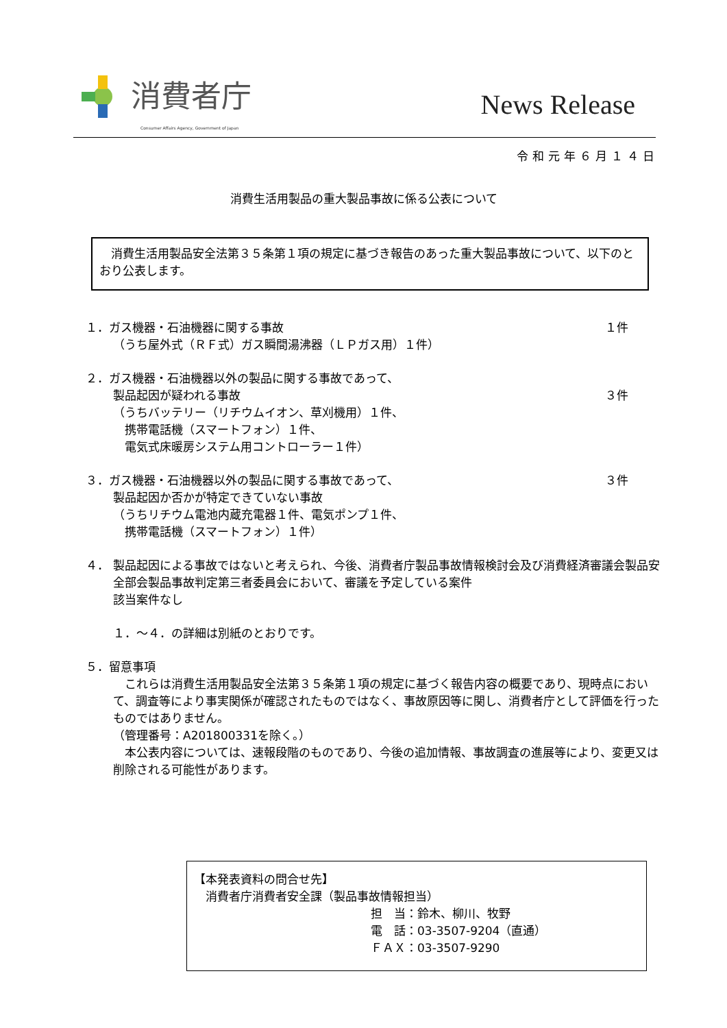消費者庁
Consumer Affairs Agency, Government of Japan
News Release
令和元年６月１４日
消費生活用製品の重大製品事故に係る公表について
　消費生活用製品安全法第３５条第１項の規定に基づき報告のあった重大製品事故について、以下のとおり公表します。
１．ガス機器・石油機器に関する事故 １件
（うち屋外式（ＲＦ式）ガス瞬間湯沸器（ＬＰガス用）１件）
２．ガス機器・石油機器以外の製品に関する事故であって、
製品起因が疑われる事故 ３件
（うちバッテリー（リチウムイオン、草刈機用）１件、
　携帯電話機（スマートフォン）１件、
　電気式床暖房システム用コントローラー１件）
３．ガス機器・石油機器以外の製品に関する事故であって、 ３件
製品起因か否かが特定できていない事故
（うちリチウム電池内蔵充電器１件、電気ポンプ１件、
　携帯電話機（スマートフォン）１件）
４． 製品起因による事故ではないと考えられ、今後、消費者庁製品事故情報検討会及び消費経済審議会製品安全部会製品事故判定第三者委員会において、審議を予定している案件
該当案件なし
１．～４．の詳細は別紙のとおりです。
５．留意事項
　これらは消費生活用製品安全法第３５条第１項の規定に基づく報告内容の概要であり、現時点において、調査等により事実関係が確認されたものではなく、事故原因等に関し、消費者庁として評価を行ったものではありません。
（管理番号：A201800331を除く。）
　本公表内容については、速報段階のものであり、今後の追加情報、事故調査の進展等により、変更又は削除される可能性があります。
【本発表資料の問合せ先】
　消費者庁消費者安全課（製品事故情報担当）
担　当：鈴木、柳川、牧野
電　話：03-3507-9204（直通）
ＦＡＸ：03-3507-9290